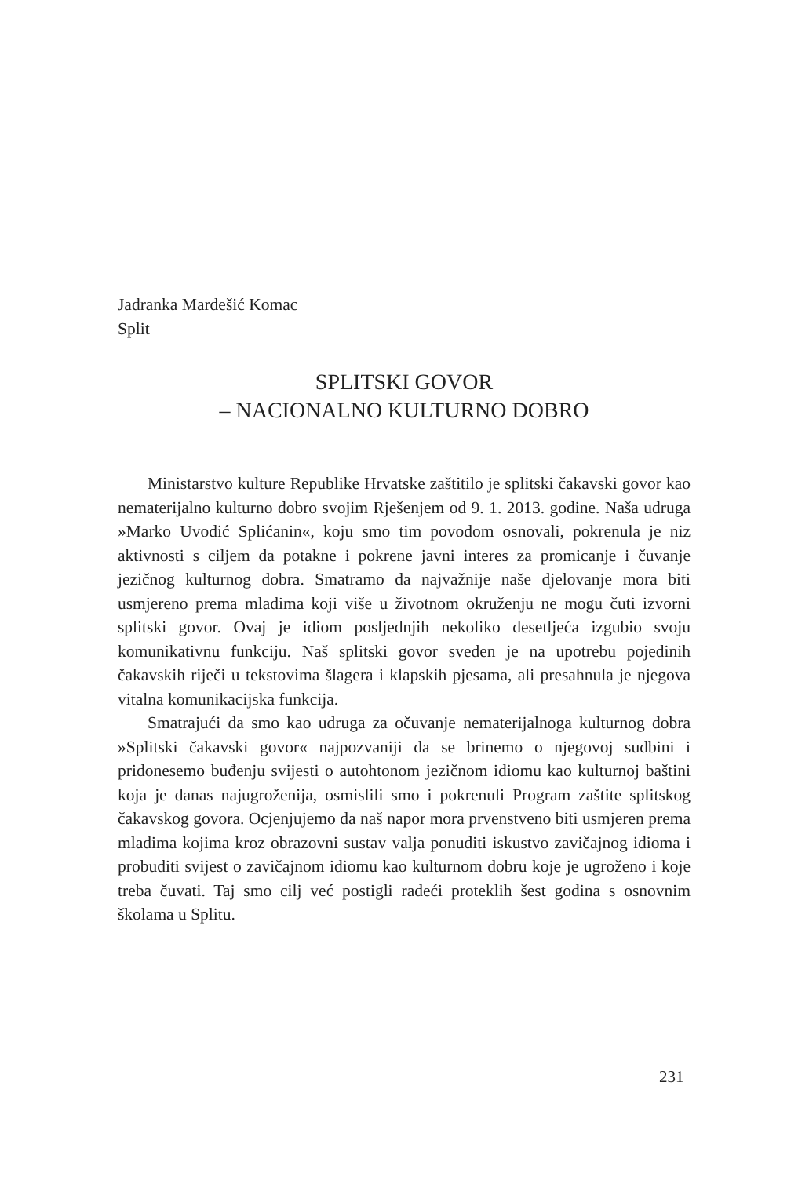Jadranka Mardešić Komac
Split
SPLITSKI GOVOR
– NACIONALNO KULTURNO DOBRO
Ministarstvo kulture Republike Hrvatske zaštitilo je splitski čakavski govor kao nematerijalno kulturno dobro svojim Rješenjem od 9. 1. 2013. godine. Naša udruga »Marko Uvodić Splićanin«, koju smo tim povodom osnovali, pokrenula je niz aktivnosti s ciljem da potakne i pokrene javni interes za promicanje i čuvanje jezičnog kulturnog dobra. Smatramo da najvažnije naše djelovanje mora biti usmjereno prema mladima koji više u životnom okruženju ne mogu čuti izvorni splitski govor. Ovaj je idiom posljednjih nekoliko desetljeća izgubio svoju komunikativnu funkciju. Naš splitski govor sveden je na upotrebu pojedinih čakavskih riječi u tekstovima šlagera i klapskih pjesama, ali presahnula je njegova vitalna komunikacijska funkcija.
Smatrajući da smo kao udruga za očuvanje nematerijalnoga kulturnog dobra »Splitski čakavski govor« najpozvaniji da se brinemo o njegovoj sudbini i pridonesemo buđenju svijesti o autohtonom jezičnom idiomu kao kulturnoj baštini koja je danas najugroženija, osmislili smo i pokrenuli Program zaštite splitskog čakavskog govora. Ocjenjujemo da naš napor mora prvenstveno biti usmjeren prema mladima kojima kroz obrazovni sustav valja ponuditi iskustvo zavičajnog idioma i probuditi svijest o zavičajnom idiomu kao kulturnom dobru koje je ugroženo i koje treba čuvati. Taj smo cilj već postigli radeći proteklih šest godina s osnovnim školama u Splitu.
231